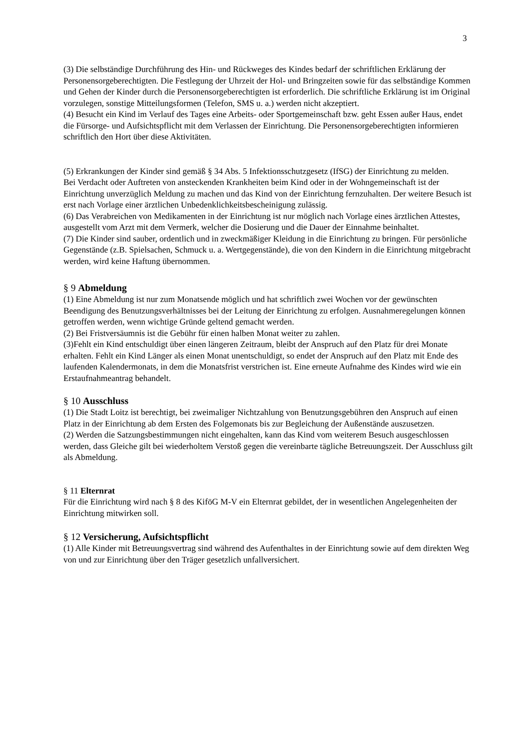3
(3) Die selbständige Durchführung des Hin- und Rückweges des Kindes bedarf der schriftlichen Erklärung der Personensorgeberechtigten. Die Festlegung der Uhrzeit der Hol- und Bringzeiten sowie für das selbständige Kommen und Gehen der Kinder durch die Personensorgeberechtigten ist erforderlich. Die schriftliche Erklärung ist im Original vorzulegen, sonstige Mitteilungsformen (Telefon, SMS u. a.) werden nicht akzeptiert.
(4) Besucht ein Kind im Verlauf des Tages eine Arbeits- oder Sportgemeinschaft bzw. geht Essen außer Haus, endet die Fürsorge- und Aufsichtspflicht mit dem Verlassen der Einrichtung. Die Personensorgeberechtigten informieren schriftlich den Hort über diese Aktivitäten.
(5) Erkrankungen der Kinder sind gemäß § 34 Abs. 5 Infektionsschutzgesetz (IfSG) der Einrichtung zu melden.
Bei Verdacht oder Auftreten von ansteckenden Krankheiten beim Kind oder in der Wohngemeinschaft ist der Einrichtung unverzüglich Meldung zu machen und das Kind von der Einrichtung fernzuhalten. Der weitere Besuch ist erst nach Vorlage einer ärztlichen Unbedenklichkeitsbescheinigung zulässig.
(6) Das Verabreichen von Medikamenten in der Einrichtung ist nur möglich nach Vorlage eines ärztlichen Attestes, ausgestellt vom Arzt mit dem Vermerk, welcher die Dosierung und die Dauer der Einnahme beinhaltet.
(7) Die Kinder sind sauber, ordentlich und in zweckmäßiger Kleidung in die Einrichtung zu bringen. Für persönliche Gegenstände (z.B. Spielsachen, Schmuck u. a. Wertgegenstände), die von den Kindern in die Einrichtung mitgebracht werden, wird keine Haftung übernommen.
§ 9 Abmeldung
(1) Eine Abmeldung ist nur zum Monatsende möglich und hat schriftlich zwei Wochen vor der gewünschten Beendigung des Benutzungsverhältnisses bei der Leitung der Einrichtung zu erfolgen. Ausnahmeregelungen können getroffen werden, wenn wichtige Gründe geltend gemacht werden.
(2) Bei Fristversäumnis ist die Gebühr für einen halben Monat weiter zu zahlen.
(3)Fehlt ein Kind entschuldigt über einen längeren Zeitraum, bleibt der Anspruch auf den Platz für drei Monate erhalten. Fehlt ein Kind Länger als einen Monat unentschuldigt, so endet der Anspruch auf den Platz mit Ende des laufenden Kalendermonats, in dem die Monatsfrist verstrichen ist. Eine erneute Aufnahme des Kindes wird wie ein Erstaufnahmeantrag behandelt.
§ 10 Ausschluss
(1) Die Stadt Loitz ist berechtigt, bei zweimaliger Nichtzahlung von Benutzungsgebühren den Anspruch auf einen Platz in der Einrichtung ab dem Ersten des Folgemonats bis zur Begleichung der Außenstände auszusetzen.
(2) Werden die Satzungsbestimmungen nicht eingehalten, kann das Kind vom weiterem Besuch ausgeschlossen werden, dass Gleiche gilt bei wiederholtem Verstoß gegen die vereinbarte tägliche Betreuungszeit. Der Ausschluss gilt als Abmeldung.
§ 11 Elternrat
Für die Einrichtung wird nach § 8 des KiföG M-V ein Elternrat gebildet, der in wesentlichen Angelegenheiten der Einrichtung mitwirken soll.
§ 12 Versicherung, Aufsichtspflicht
(1) Alle Kinder mit Betreuungsvertrag sind während des Aufenthaltes in der Einrichtung sowie auf dem direkten Weg von und zur Einrichtung über den Träger gesetzlich unfallversichert.